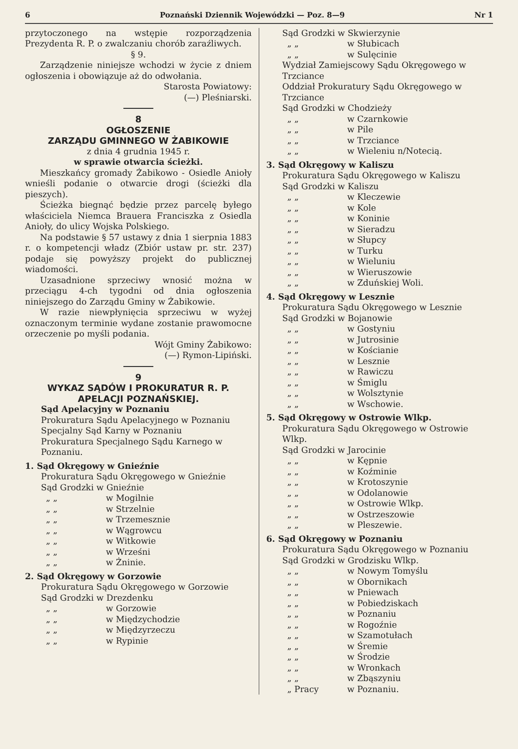6 Poznański Dziennik Wojewódzki — Poz. 8—9 Nr 1
przytoczonego na wstępie rozporządzenia Prezydenta R. P. o zwalczaniu chorób zaraźliwych.
§ 9.
Zarządzenie niniejsze wchodzi w życie z dniem ogłoszenia i obowiązuje aż do odwołania.
Starosta Powiatowy:
(—) Pleśniarski.
8
OGŁOSZENIE
ZARZĄDU GMINNEGO W ŻABIKOWIE
z dnia 4 grudnia 1945 r.
w sprawie otwarcia ścieżki.
Mieszkańcy gromady Żabikowo - Osiedle Anioły wnieśli podanie o otwarcie drogi (ścieżki dla pieszych).
Ścieżka biegnąć będzie przez parcelę byłego właściciela Niemca Brauera Franciszka z Osiedla Anioły, do ulicy Wojska Polskiego.
Na podstawie § 57 ustawy z dnia 1 sierpnia 1883 r. o kompetencji władz (Zbiór ustaw pr. str. 237) podaje się powyższy projekt do publicznej wiadomości.
Uzasadnione sprzeciwy wnosić można w przeciągu 4-ch tygodni od dnia ogłoszenia niniejszego do Zarządu Gminy w Żabikowie.
W razie niewpłynięcia sprzeciwu w wyżej oznaczonym terminie wydane zostanie prawomocne orzeczenie po myśli podania.
Wójt Gminy Żabikowo:
(—) Rymon-Lipiński.
9
WYKAZ SĄDÓW I PROKURATUR R. P. APELACJI POZNAŃSKIEJ.
Sąd Apelacyjny w Poznaniu
Prokuratura Sądu Apelacyjnego w Poznaniu
Specjalny Sąd Karny w Poznaniu
Prokuratura Specjalnego Sądu Karnego w Poznaniu.
1. Sąd Okręgowy w Gnieźnie
Prokuratura Sądu Okręgowego w Gnieźnie
Sąd Grodzki w Gnieźnie
„ „ w Mogilnie
„ „ w Strzelnie
„ „ w Trzemesznie
„ „ w Wągrowcu
„ „ w Witkowie
„ „ w Wrześni
„ „ w Żninie.
2. Sąd Okręgowy w Gorzowie
Prokuratura Sądu Okręgowego w Gorzowie
Sąd Grodzki w Drezdenku
„ „ w Gorzowie
„ „ w Międzychodzie
„ „ w Międzyrzeczu
„ „ w Rypinie
Sąd Grodzki w Skwierzynie
„ „ w Słubicach
„ „ w Sulęcinie
Wydział Zamiejscowy Sądu Okręgowego w Trzciance
Oddział Prokuratury Sądu Okręgowego w Trzciance
Sąd Grodzki w Chodzieży
„ „ w Czarnkowie
„ „ w Pile
„ „ w Trzciance
„ „ w Wieleniu n/Notecią.
3. Sąd Okręgowy w Kaliszu
Prokuratura Sądu Okręgowego w Kaliszu
Sąd Grodzki w Kaliszu
„ „ w Kleczewie
„ „ w Kole
„ „ w Koninie
„ „ w Sieradzu
„ „ w Słupcy
„ „ w Turku
„ „ w Wieluniu
„ „ w Wieruszowie
„ „ w Zduńskiej Woli.
4. Sąd Okręgowy w Lesznie
Prokuratura Sądu Okręgowego w Lesznie
Sąd Grodzki w Bojanowie
„ „ w Gostyniu
„ „ w Jutrosinie
„ „ w Kościanie
„ „ w Lesznie
„ „ w Rawiczu
„ „ w Śmiglu
„ „ w Wolsztynie
„ „ w Wschowie.
5. Sąd Okręgowy w Ostrowie Wlkp.
Prokuratura Sądu Okręgowego w Ostrowie Wlkp.
Sąd Grodzki w Jarocinie
„ „ w Kępnie
„ „ w Koźminie
„ „ w Krotoszynie
„ „ w Odolanowie
„ „ w Ostrowie Wlkp.
„ „ w Ostrzeszowie
„ „ w Pleszewie.
6. Sąd Okręgowy w Poznaniu
Prokuratura Sądu Okręgowego w Poznaniu
Sąd Grodzki w Grodzisku Wlkp.
„ „ w Nowym Tomyślu
„ „ w Obornikach
„ „ w Pniewach
„ „ w Pobiedziskach
„ „ w Poznaniu
„ „ w Rogoźnie
„ „ w Szamotułach
„ „ w Śremie
„ „ w Środzie
„ „ w Wronkach
„ „ w Zbąszyniu
„ Pracy w Poznaniu.